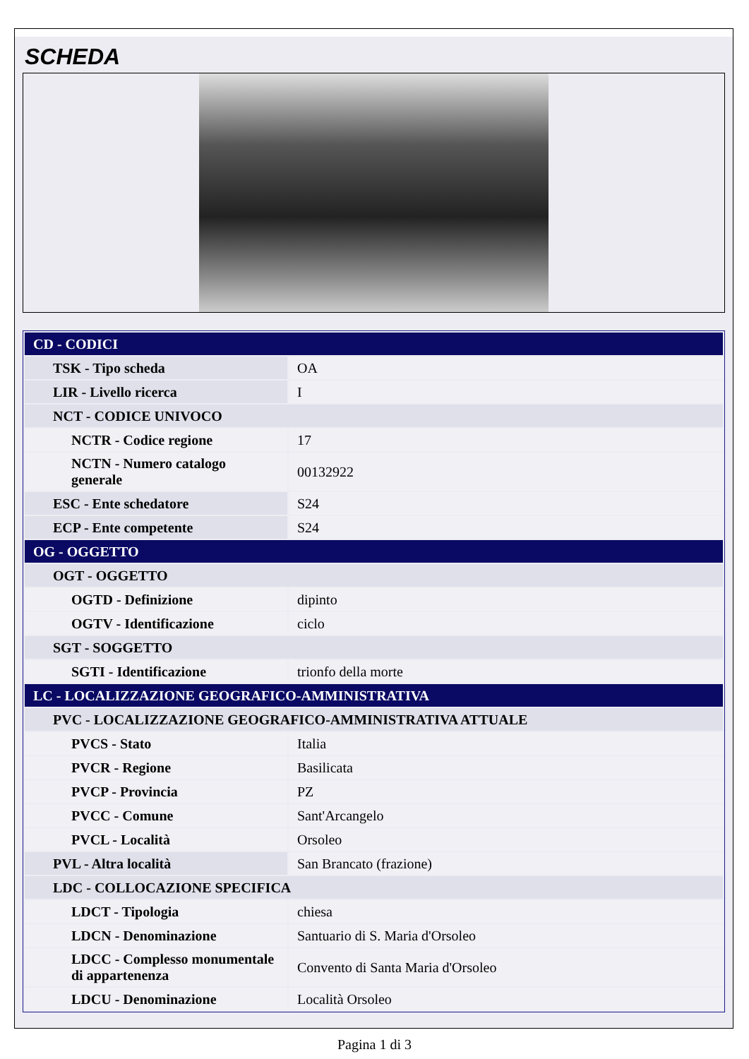SCHEDA
| CD - CODICI | |
| TSK - Tipo scheda | OA |
| LIR - Livello ricerca | I |
| NCT - CODICE UNIVOCO | |
| NCTR - Codice regione | 17 |
| NCTN - Numero catalogo generale | 00132922 |
| ESC - Ente schedatore | S24 |
| ECP - Ente competente | S24 |
| OG - OGGETTO | |
| OGT - OGGETTO | |
| OGTD - Definizione | dipinto |
| OGTV - Identificazione | ciclo |
| SGT - SOGGETTO | |
| SGTI - Identificazione | trionfo della morte |
| LC - LOCALIZZAZIONE GEOGRAFICO-AMMINISTRATIVA | |
| PVC - LOCALIZZAZIONE GEOGRAFICO-AMMINISTRATIVA ATTUALE | |
| PVCS - Stato | Italia |
| PVCR - Regione | Basilicata |
| PVCP - Provincia | PZ |
| PVCC - Comune | Sant'Arcangelo |
| PVCL - Località | Orsoleo |
| PVL - Altra località | San Brancato (frazione) |
| LDC - COLLOCAZIONE SPECIFICA | |
| LDCT - Tipologia | chiesa |
| LDCN - Denominazione | Santuario di S. Maria d'Orsoleo |
| LDCC - Complesso monumentale di appartenenza | Convento di Santa Maria d'Orsoleo |
| LDCU - Denominazione | Località Orsoleo |
Pagina 1 di 3